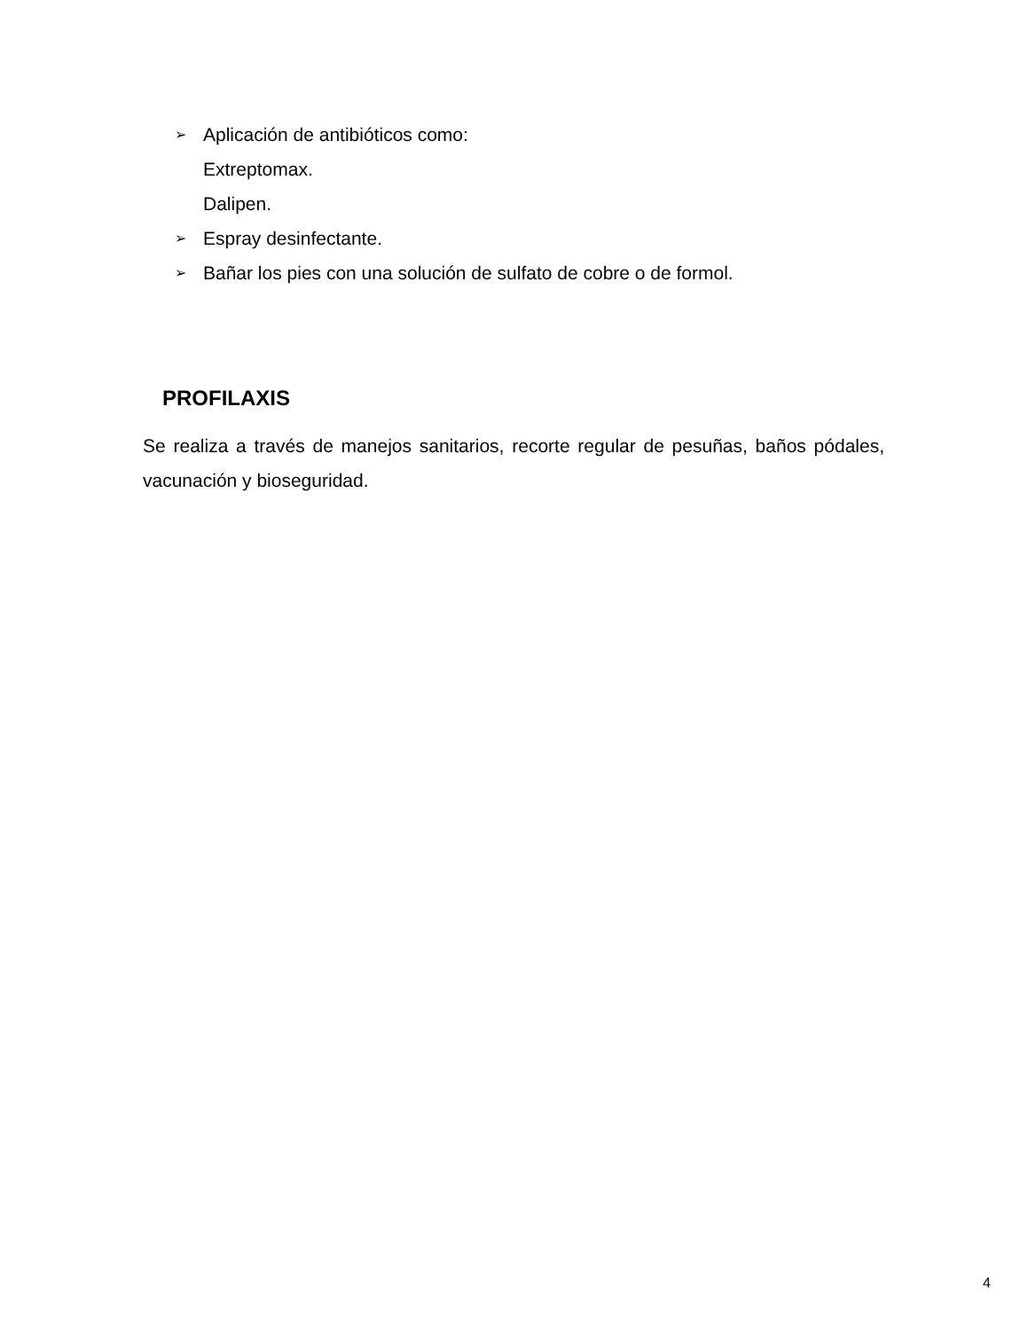➢ Aplicación de antibióticos como:
Extreptomax.
Dalipen.
➢ Espray desinfectante.
➢ Bañar los pies con una solución de sulfato de cobre o de formol.
PROFILAXIS
Se realiza a través de manejos sanitarios, recorte regular de pesuñas, baños pódales, vacunación y bioseguridad.
4